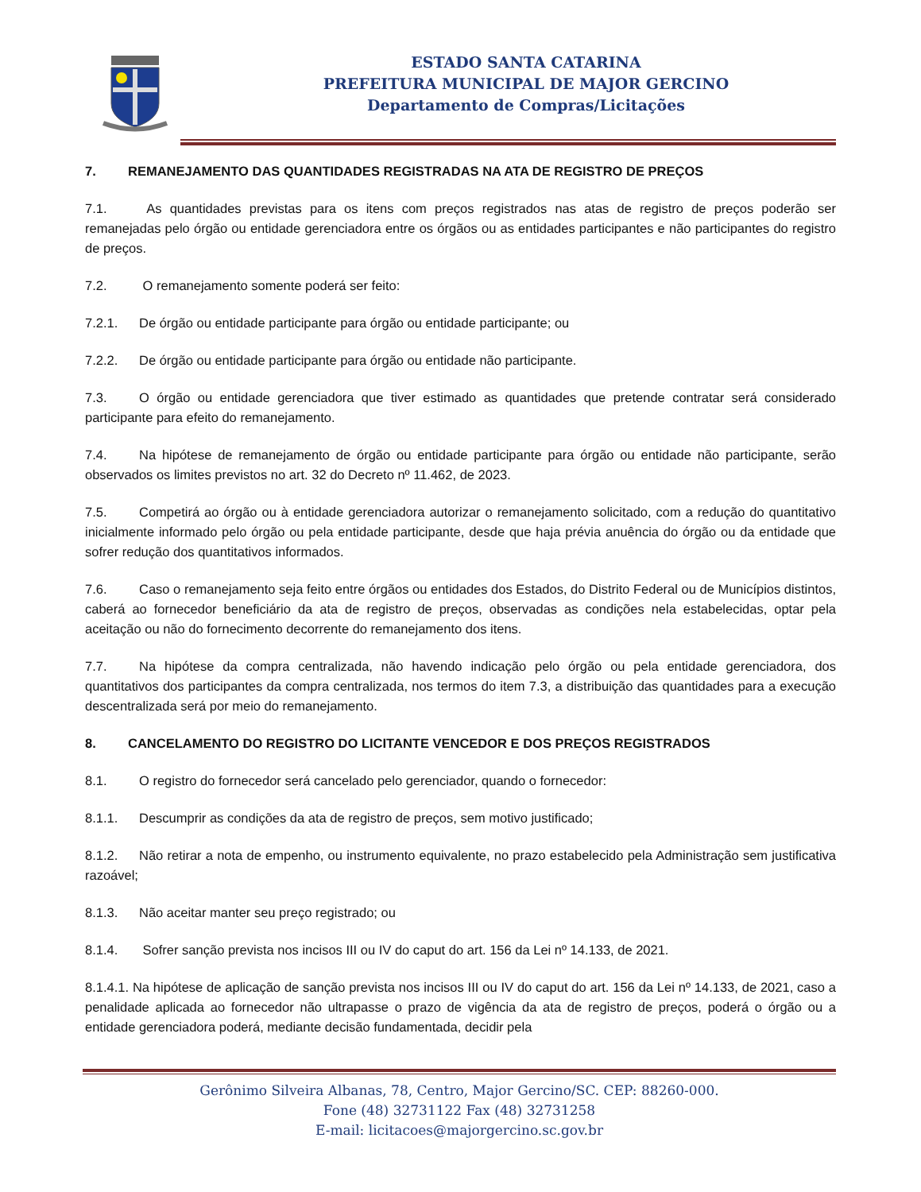ESTADO SANTA CATARINA
PREFEITURA MUNICIPAL DE MAJOR GERCINO
Departamento de Compras/Licitações
7. REMANEJAMENTO DAS QUANTIDADES REGISTRADAS NA ATA DE REGISTRO DE PREÇOS
7.1. As quantidades previstas para os itens com preços registrados nas atas de registro de preços poderão ser remanejadas pelo órgão ou entidade gerenciadora entre os órgãos ou as entidades participantes e não participantes do registro de preços.
7.2. O remanejamento somente poderá ser feito:
7.2.1. De órgão ou entidade participante para órgão ou entidade participante; ou
7.2.2. De órgão ou entidade participante para órgão ou entidade não participante.
7.3. O órgão ou entidade gerenciadora que tiver estimado as quantidades que pretende contratar será considerado participante para efeito do remanejamento.
7.4. Na hipótese de remanejamento de órgão ou entidade participante para órgão ou entidade não participante, serão observados os limites previstos no art. 32 do Decreto nº 11.462, de 2023.
7.5. Competirá ao órgão ou à entidade gerenciadora autorizar o remanejamento solicitado, com a redução do quantitativo inicialmente informado pelo órgão ou pela entidade participante, desde que haja prévia anuência do órgão ou da entidade que sofrer redução dos quantitativos informados.
7.6. Caso o remanejamento seja feito entre órgãos ou entidades dos Estados, do Distrito Federal ou de Municípios distintos, caberá ao fornecedor beneficiário da ata de registro de preços, observadas as condições nela estabelecidas, optar pela aceitação ou não do fornecimento decorrente do remanejamento dos itens.
7.7. Na hipótese da compra centralizada, não havendo indicação pelo órgão ou pela entidade gerenciadora, dos quantitativos dos participantes da compra centralizada, nos termos do item 7.3, a distribuição das quantidades para a execução descentralizada será por meio do remanejamento.
8. CANCELAMENTO DO REGISTRO DO LICITANTE VENCEDOR E DOS PREÇOS REGISTRADOS
8.1. O registro do fornecedor será cancelado pelo gerenciador, quando o fornecedor:
8.1.1. Descumprir as condições da ata de registro de preços, sem motivo justificado;
8.1.2. Não retirar a nota de empenho, ou instrumento equivalente, no prazo estabelecido pela Administração sem justificativa razoável;
8.1.3. Não aceitar manter seu preço registrado; ou
8.1.4. Sofrer sanção prevista nos incisos III ou IV do caput do art. 156 da Lei nº 14.133, de 2021.
8.1.4.1. Na hipótese de aplicação de sanção prevista nos incisos III ou IV do caput do art. 156 da Lei nº 14.133, de 2021, caso a penalidade aplicada ao fornecedor não ultrapasse o prazo de vigência da ata de registro de preços, poderá o órgão ou a entidade gerenciadora poderá, mediante decisão fundamentada, decidir pela
Gerônimo Silveira Albanas, 78, Centro, Major Gercino/SC. CEP: 88260-000.
Fone (48) 32731122 Fax (48) 32731258
E-mail: licitacoes@majorgercino.sc.gov.br